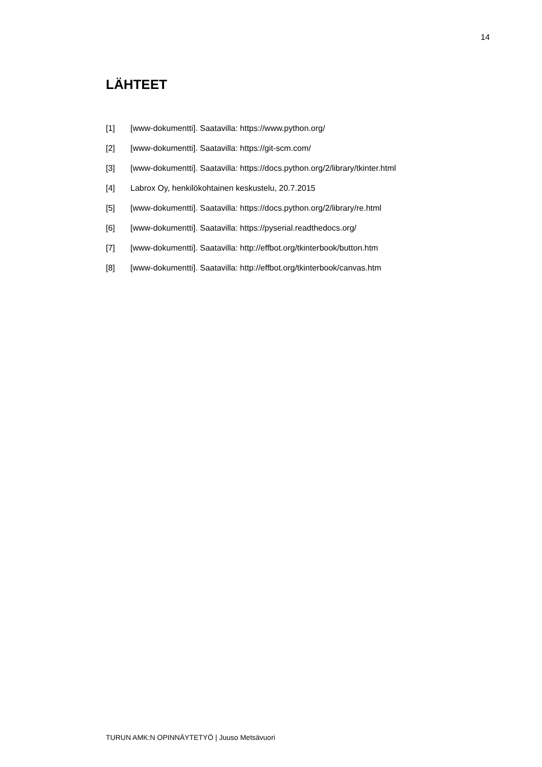14
LÄHTEET
[1] [www-dokumentti]. Saatavilla: https://www.python.org/
[2] [www-dokumentti]. Saatavilla: https://git-scm.com/
[3] [www-dokumentti]. Saatavilla: https://docs.python.org/2/library/tkinter.html
[4] Labrox Oy, henkilökohtainen keskustelu, 20.7.2015
[5] [www-dokumentti]. Saatavilla: https://docs.python.org/2/library/re.html
[6] [www-dokumentti]. Saatavilla: https://pyserial.readthedocs.org/
[7] [www-dokumentti]. Saatavilla: http://effbot.org/tkinterbook/button.htm
[8] [www-dokumentti]. Saatavilla: http://effbot.org/tkinterbook/canvas.htm
TURUN AMK:N OPINNÄYTETYÖ | Juuso Metsävuori